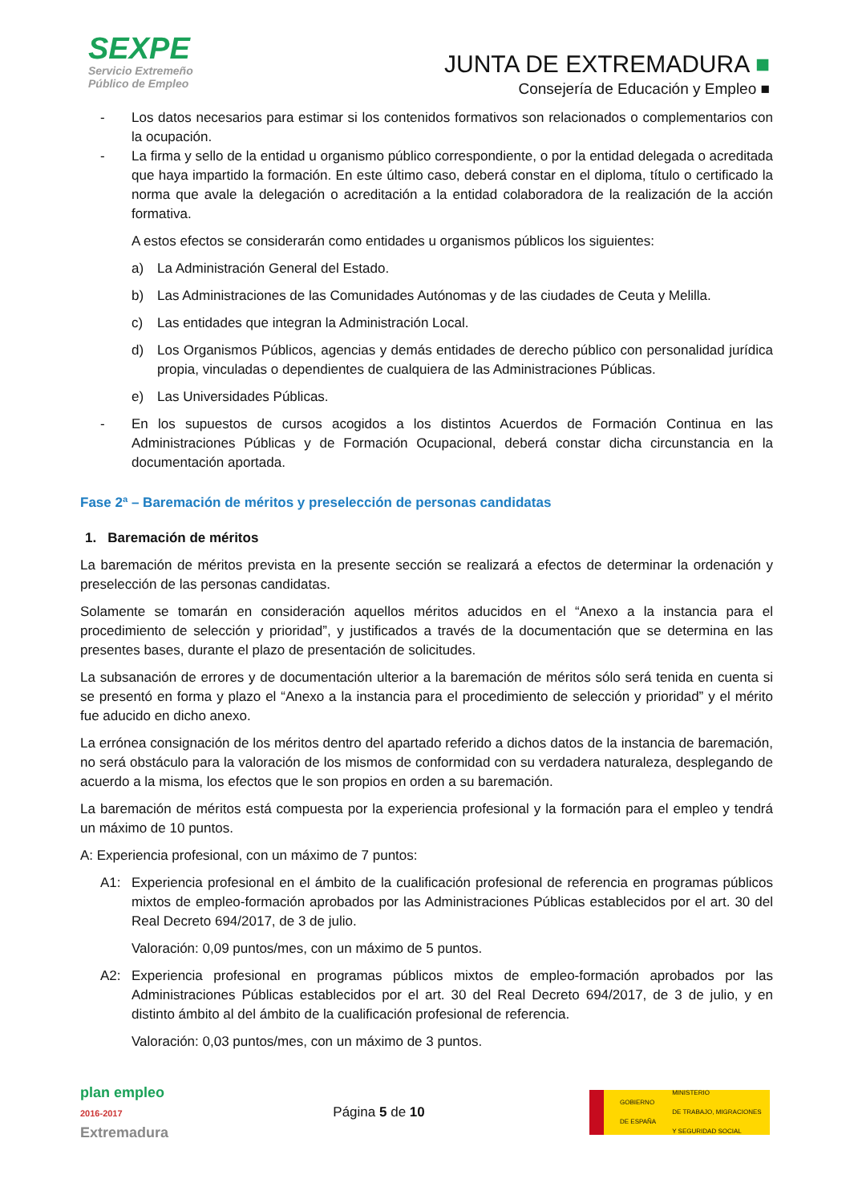SEXPE
Servicio Extremeño
Público de Empleo
JUNTA DE EXTREMADURA ■
Consejería de Educación y Empleo ■
- Los datos necesarios para estimar si los contenidos formativos son relacionados o complementarios con la ocupación.
- La firma y sello de la entidad u organismo público correspondiente, o por la entidad delegada o acreditada que haya impartido la formación. En este último caso, deberá constar en el diploma, título o certificado la norma que avale la delegación o acreditación a la entidad colaboradora de la realización de la acción formativa.
A estos efectos se considerarán como entidades u organismos públicos los siguientes:
a) La Administración General del Estado.
b) Las Administraciones de las Comunidades Autónomas y de las ciudades de Ceuta y Melilla.
c) Las entidades que integran la Administración Local.
d) Los Organismos Públicos, agencias y demás entidades de derecho público con personalidad jurídica propia, vinculadas o dependientes de cualquiera de las Administraciones Públicas.
e) Las Universidades Públicas.
- En los supuestos de cursos acogidos a los distintos Acuerdos de Formación Continua en las Administraciones Públicas y de Formación Ocupacional, deberá constar dicha circunstancia en la documentación aportada.
Fase 2ª – Baremación de méritos y preselección de personas candidatas
1. Baremación de méritos
La baremación de méritos prevista en la presente sección se realizará a efectos de determinar la ordenación y preselección de las personas candidatas.
Solamente se tomarán en consideración aquellos méritos aducidos en el “Anexo a la instancia para el procedimiento de selección y prioridad”, y justificados a través de la documentación que se determina en las presentes bases, durante el plazo de presentación de solicitudes.
La subsanación de errores y de documentación ulterior a la baremación de méritos sólo será tenida en cuenta si se presentó en forma y plazo el “Anexo a la instancia para el procedimiento de selección y prioridad” y el mérito fue aducido en dicho anexo.
La errónea consignación de los méritos dentro del apartado referido a dichos datos de la instancia de baremación, no será obstáculo para la valoración de los mismos de conformidad con su verdadera naturaleza, desplegando de acuerdo a la misma, los efectos que le son propios en orden a su baremación.
La baremación de méritos está compuesta por la experiencia profesional y la formación para el empleo y tendrá un máximo de 10 puntos.
A: Experiencia profesional, con un máximo de 7 puntos:
A1: Experiencia profesional en el ámbito de la cualificación profesional de referencia en programas públicos mixtos de empleo-formación aprobados por las Administraciones Públicas establecidos por el art. 30 del Real Decreto 694/2017, de 3 de julio.
Valoración: 0,09 puntos/mes, con un máximo de 5 puntos.
A2: Experiencia profesional en programas públicos mixtos de empleo-formación aprobados por las Administraciones Públicas establecidos por el art. 30 del Real Decreto 694/2017, de 3 de julio, y en distinto ámbito al del ámbito de la cualificación profesional de referencia.
Valoración: 0,03 puntos/mes, con un máximo de 3 puntos.
plan empleo
2016-2017
Extremadura
Página 5 de 10
GOBIERNO
DE ESPAÑA MINISTERIO
DE TRABAJO, MIGRACIONES
Y SEGURIDAD SOCIAL